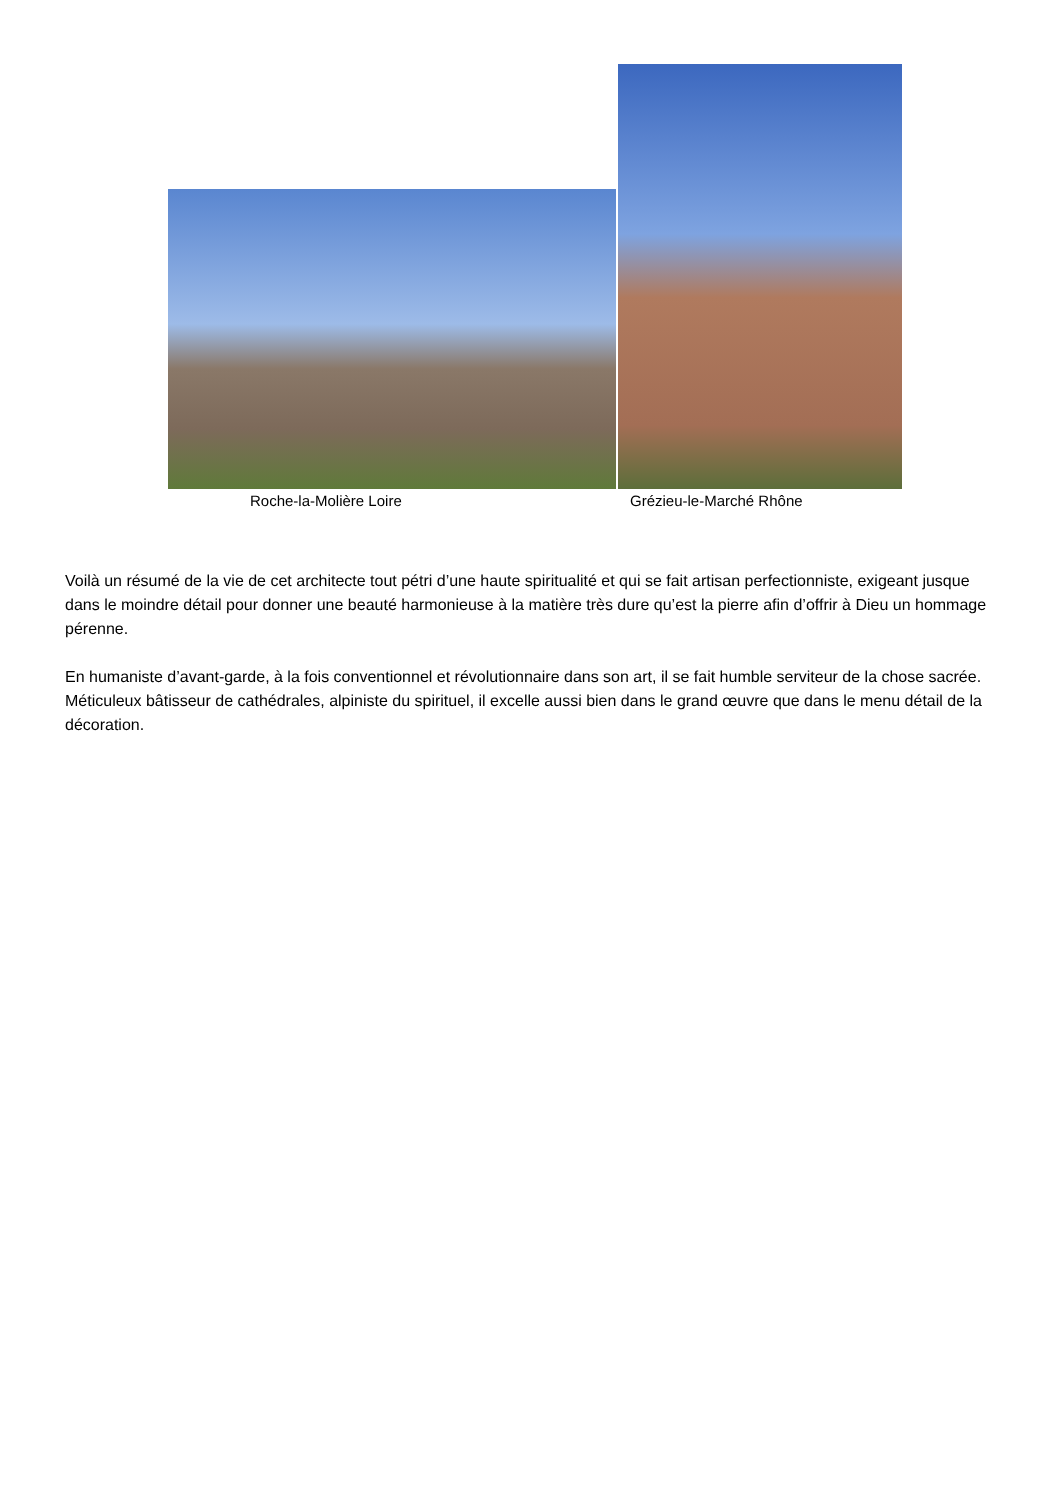Roche-la-Molière Loire Grézieu-le-Marché Rhône
Voilà un résumé de la vie de cet architecte tout pétri d’une haute spiritualité et qui se fait artisan perfectionniste, exigeant jusque dans le moindre détail pour donner une beauté harmonieuse à la matière très dure qu’est la pierre afin d’offrir à Dieu un hommage pérenne.
En humaniste d’avant-garde, à la fois conventionnel et révolutionnaire dans son art, il se fait humble serviteur de la chose sacrée. Méticuleux bâtisseur de cathédrales, alpiniste du spirituel, il excelle aussi bien dans le grand œuvre que dans le menu détail de la décoration.